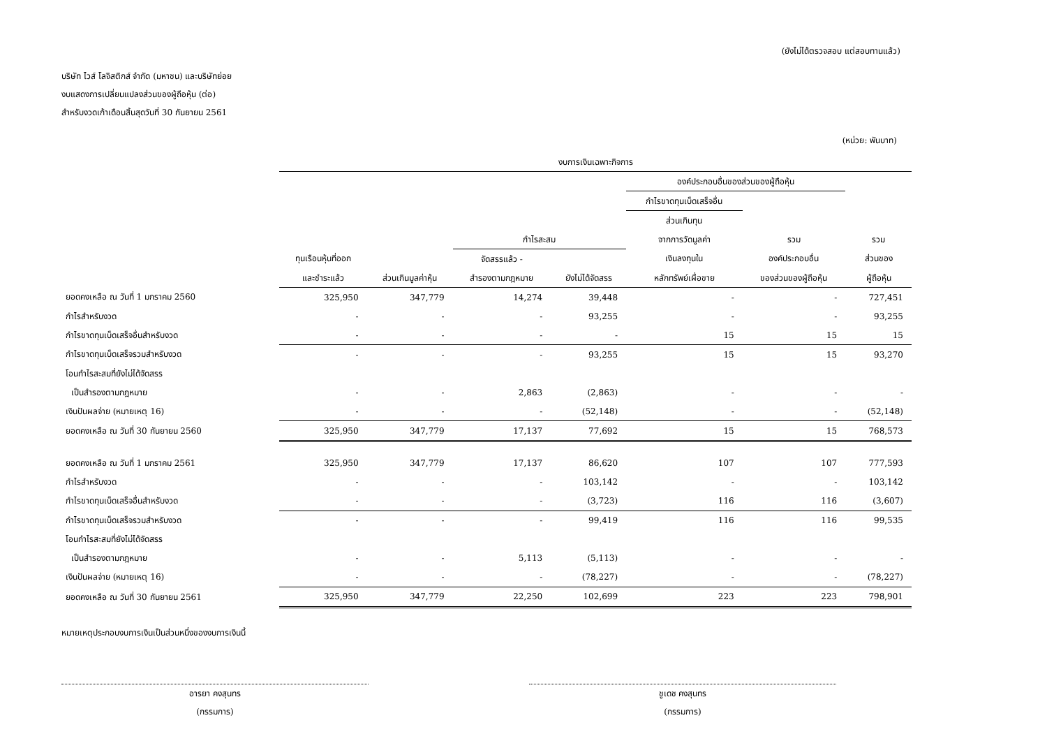(ยังไม่ได้ตรวจสอบ แต่สอบทานแล้ว)
บริษัท ไวส์ โลจิสติกส์ จำกัด (มหาชน) และบริษัทย่อย
งบแสดงการเปลี่ยนแปลงส่วนของผู้ถือหุ้น (ต่อ)
สำหรับงวดเก้าเดือนสิ้นสุดวันที่ 30 กันยายน 2561
(หน่วย: พันบาท)
| | งบการเงินเฉพาะกิจการ | | | | | | |
| --- | --- | --- | --- | --- | --- | --- | --- |
| | | | | | องค์ประกอบอื่นของส่วนของผู้ถือหุ้น | | |
| | | | | | กำไรขาดทุนเบ็ดเสร็จอื่น | | |
| | | | | | ส่วนเกินทุน | | |
| | | | กำไรสะสม | | จากการวัดมูลค่า | รวม | รวม |
| | ทุนเรือนหุ้นที่ออก | | จัดสรรแล้ว - | | เงินลงทุนใน | องค์ประกอบอื่น | ส่วนของ |
| | และชำระแล้ว | ส่วนเกินมูลค่าหุ้น | สำรองตามกฎหมาย | ยังไม่ได้จัดสรร | หลักทรัพย์เผื่อขาย | ของส่วนของผู้ถือหุ้น | ผู้ถือหุ้น |
| ยอดคงเหลือ ณ วันที่ 1 มกราคม 2560 | 325,950 | 347,779 | 14,274 | 39,448 | - | - | 727,451 |
| กำไรสำหรับงวด | - | - | - | 93,255 | - | - | 93,255 |
| กำไรขาดทุนเบ็ดเสร็จอื่นสำหรับงวด | - | - | - | - | 15 | 15 | 15 |
| กำไรขาดทุนเบ็ดเสร็จรวมสำหรับงวด | - | - | - | 93,255 | 15 | 15 | 93,270 |
| โอนกำไรสะสมที่ยังไม่ได้จัดสรร | | | | | | | |
| เป็นสำรองตามกฎหมาย | - | - | 2,863 | (2,863) | - | - | - |
| เงินปันผลจ่าย (หมายเหตุ 16) | - | - | - | (52,148) | - | - | (52,148) |
| ยอดคงเหลือ ณ วันที่ 30 กันยายน 2560 | 325,950 | 347,779 | 17,137 | 77,692 | 15 | 15 | 768,573 |
| ยอดคงเหลือ ณ วันที่ 1 มกราคม 2561 | 325,950 | 347,779 | 17,137 | 86,620 | 107 | 107 | 777,593 |
| กำไรสำหรับงวด | - | - | - | 103,142 | - | - | 103,142 |
| กำไรขาดทุนเบ็ดเสร็จอื่นสำหรับงวด | - | - | - | (3,723) | 116 | 116 | (3,607) |
| กำไรขาดทุนเบ็ดเสร็จรวมสำหรับงวด | - | - | - | 99,419 | 116 | 116 | 99,535 |
| โอนกำไรสะสมที่ยังไม่ได้จัดสรร | | | | | | | |
| เป็นสำรองตามกฎหมาย | - | - | 5,113 | (5,113) | - | - | - |
| เงินปันผลจ่าย (หมายเหตุ 16) | - | - | - | (78,227) | - | - | (78,227) |
| ยอดคงเหลือ ณ วันที่ 30 กันยายน 2561 | 325,950 | 347,779 | 22,250 | 102,699 | 223 | 223 | 798,901 |
หมายเหตุประกอบงบการเงินเป็นส่วนหนึ่งของงบการเงินนี้
อารยา คงสุนทร
(กรรมการ)
ชูเดช คงสุนทร
(กรรมการ)